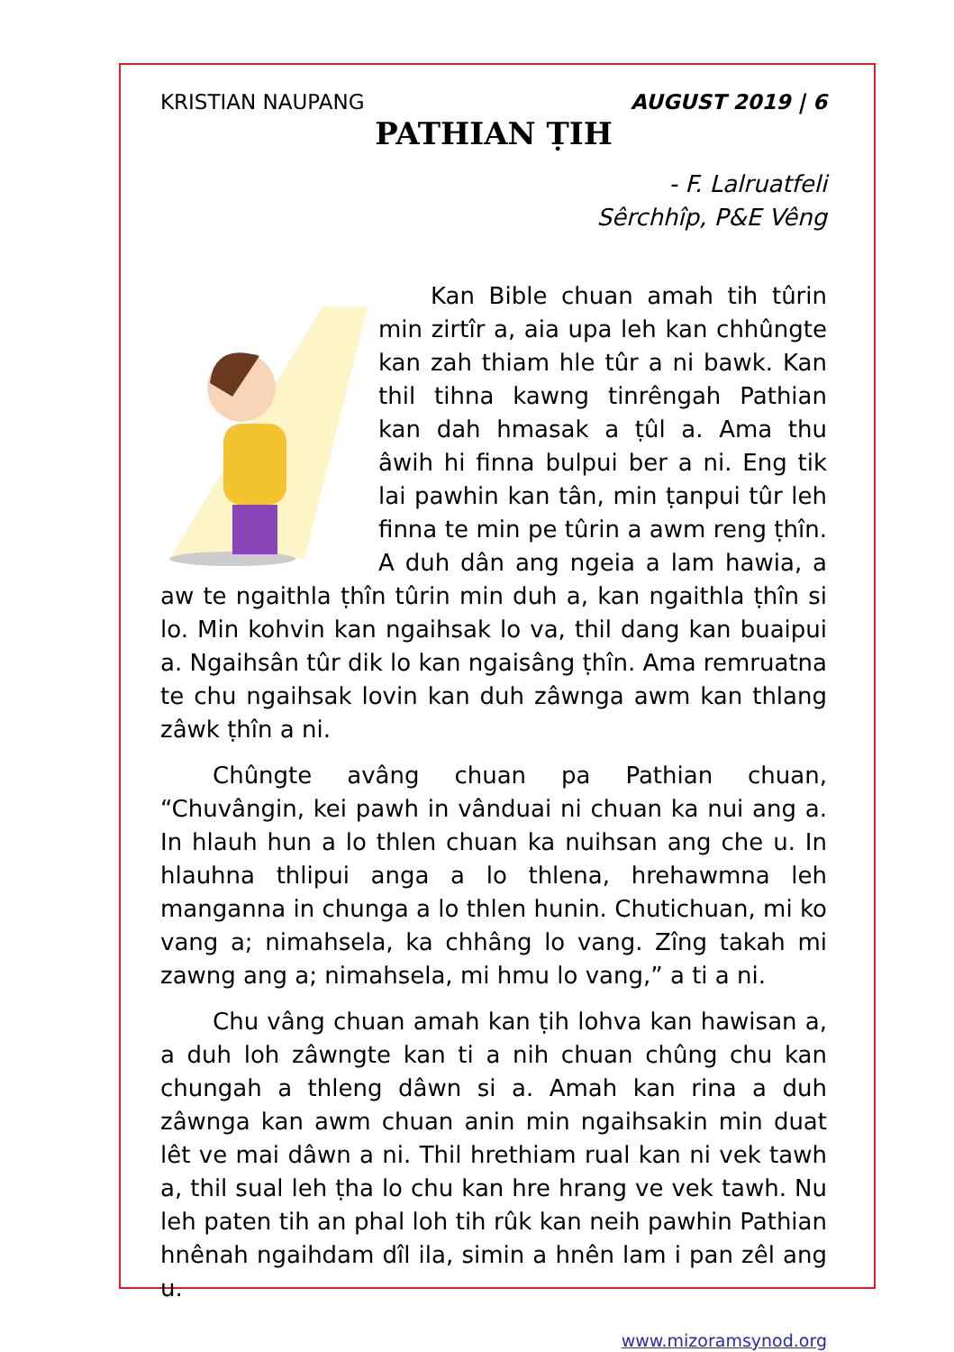KRISTIAN NAUPANG AUGUST 2019 | 6
PATHIAN ṬIH
- F. Lalruatfeli
Sêrchhîp, P&E Vêng
Kan Bible chuan amah tih tûrin min zirtîr a, aia upa leh kan chhûngte kan zah thiam hle tûr a ni bawk. Kan thil tihna kawng tinrêngah Pathian kan dah hmasak a ṭûl a. Ama thu âwih hi finna bulpui ber a ni. Eng tik lai pawhin kan tân, min ṭanpui tûr leh finna te min pe tûrin a awm reng ṭhîn. A duh dân ang ngeia a lam hawia, a aw te ngaithla ṭhîn tûrin min duh a, kan ngaithla ṭhîn si lo. Min kohvin kan ngaihsak lo va, thil dang kan buaipui a. Ngaihsân tûr dik lo kan ngaisâng ṭhîn. Ama remruatna te chu ngaihsak lovin kan duh zâwnga awm kan thlang zâwk ṭhîn a ni.
Chûngte avâng chuan pa Pathian chuan, “Chuvângin, kei pawh in vânduai ni chuan ka nui ang a. In hlauh hun a lo thlen chuan ka nuihsan ang che u. In hlauhna thlipui anga a lo thlena, hrehawmna leh manganna in chunga a lo thlen hunin. Chutichuan, mi ko vang a; nimahsela, ka chhâng lo vang. Zîng takah mi zawng ang a; nimahsela, mi hmu lo vang,” a ti a ni.
Chu vâng chuan amah kan ṭih lohva kan hawisan a, a duh loh zâwngte kan ti a nih chuan chûng chu kan chungah a thleng dâwn si a. Amah kan rina a duh zâwnga kan awm chuan anin min ngaihsakin min duat lêt ve mai dâwn a ni. Thil hrethiam rual kan ni vek tawh a, thil sual leh ṭha lo chu kan hre hrang ve vek tawh. Nu leh paten tih an phal loh tih rûk kan neih pawhin Pathian hnênah ngaihdam dîl ila, simin a hnên lam i pan zêl ang u.
www.mizoramsynod.org